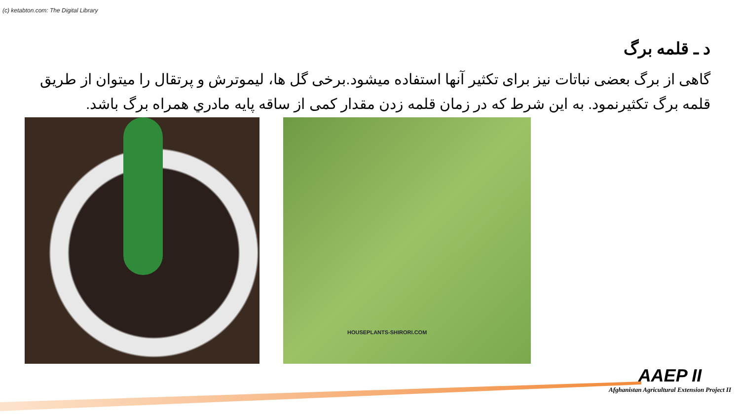(c) ketabton.com: The Digital Library
د ـ قلمه برگ
گاهی از برگ بعضی نباتات نیز برای تکثیر آنها استفاده میشود.برخی گل ها، لیموترش و پرتقال را میتوان از طریق قلمه برگ تکثیرنمود. به این شرط که در زمان قلمه زدن مقدار کمی از ساقه پایه مادري همراه برگ باشد.
HOUSEPLANTS-SHIRORI.COM
AAEP II
Afghanistan Agricultural Extension Project II